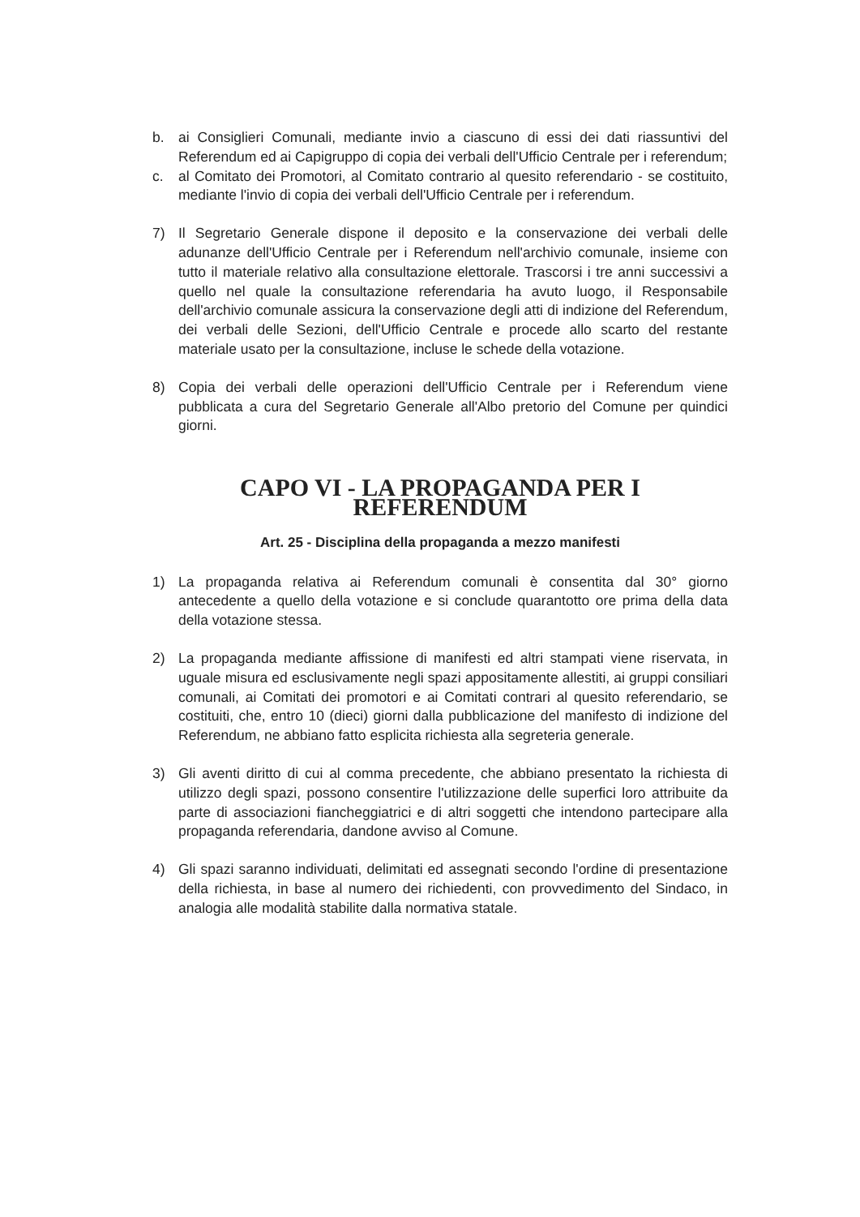b. ai Consiglieri Comunali, mediante invio a ciascuno di essi dei dati riassuntivi del Referendum ed ai Capigruppo di copia dei verbali dell'Ufficio Centrale per i referendum;
c. al Comitato dei Promotori, al Comitato contrario al quesito referendario - se costituito, mediante l'invio di copia dei verbali dell'Ufficio Centrale per i referendum.
7) Il Segretario Generale dispone il deposito e la conservazione dei verbali delle adunanze dell'Ufficio Centrale per i Referendum nell'archivio comunale, insieme con tutto il materiale relativo alla consultazione elettorale. Trascorsi i tre anni successivi a quello nel quale la consultazione referendaria ha avuto luogo, il Responsabile dell'archivio comunale assicura la conservazione degli atti di indizione del Referendum, dei verbali delle Sezioni, dell'Ufficio Centrale e procede allo scarto del restante materiale usato per la consultazione, incluse le schede della votazione.
8) Copia dei verbali delle operazioni dell'Ufficio Centrale per i Referendum viene pubblicata a cura del Segretario Generale all'Albo pretorio del Comune per quindici giorni.
CAPO VI - LA PROPAGANDA PER I REFERENDUM
Art. 25 - Disciplina della propaganda a mezzo manifesti
1) La propaganda relativa ai Referendum comunali è consentita dal 30° giorno antecedente a quello della votazione e si conclude quarantotto ore prima della data della votazione stessa.
2) La propaganda mediante affissione di manifesti ed altri stampati viene riservata, in uguale misura ed esclusivamente negli spazi appositamente allestiti, ai gruppi consiliari comunali, ai Comitati dei promotori e ai Comitati contrari al quesito referendario, se costituiti, che, entro 10 (dieci) giorni dalla pubblicazione del manifesto di indizione del Referendum, ne abbiano fatto esplicita richiesta alla segreteria generale.
3) Gli aventi diritto di cui al comma precedente, che abbiano presentato la richiesta di utilizzo degli spazi, possono consentire l'utilizzazione delle superfici loro attribuite da parte di associazioni fiancheggiatrici e di altri soggetti che intendono partecipare alla propaganda referendaria, dandone avviso al Comune.
4) Gli spazi saranno individuati, delimitati ed assegnati secondo l'ordine di presentazione della richiesta, in base al numero dei richiedenti, con provvedimento del Sindaco, in analogia alle modalità stabilite dalla normativa statale.